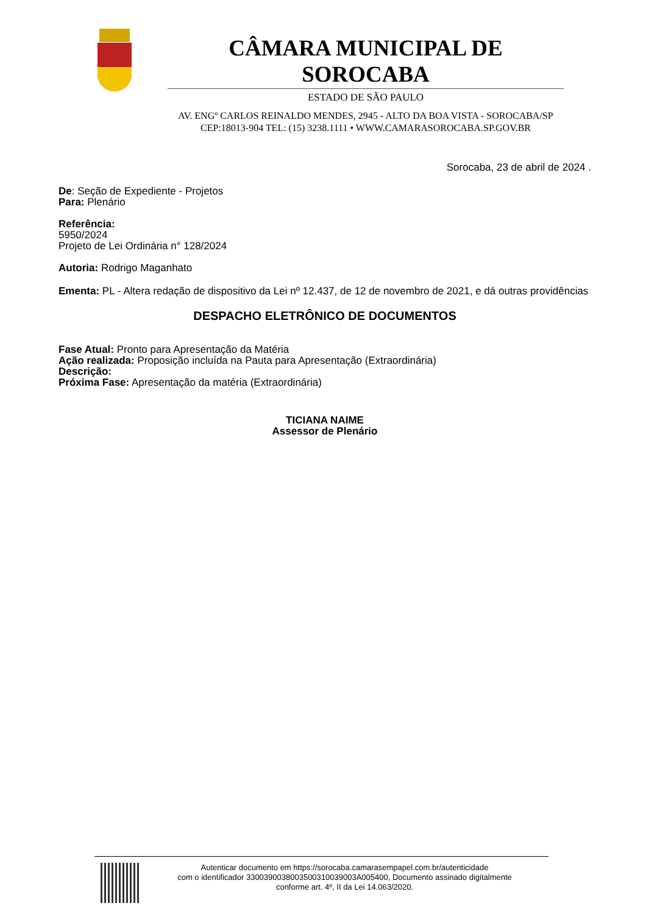CÂMARA MUNICIPAL DE SOROCABA
ESTADO DE SÃO PAULO
AV. ENGº CARLOS REINALDO MENDES, 2945 - ALTO DA BOA VISTA - SOROCABA/SP
CEP:18013-904 TEL: (15) 3238.1111 • WWW.CAMARASOROCABA.SP.GOV.BR
Sorocaba, 23 de abril de 2024 .
De: Seção de Expediente - Projetos
Para: Plenário
Referência:
5950/2024
Projeto de Lei Ordinária n° 128/2024
Autoria: Rodrigo Maganhato
Ementa: PL - Altera redação de dispositivo da Lei nº 12.437, de 12 de novembro de 2021, e dá outras providências
DESPACHO ELETRÔNICO DE DOCUMENTOS
Fase Atual: Pronto para Apresentação da Matéria
Ação realizada: Proposição incluída na Pauta para Apresentação (Extraordinária)
Descrição:
Próxima Fase: Apresentação da matéria (Extraordinária)
TICIANA NAIME
Assessor de Plenário
Autenticar documento em https://sorocaba.camarasempapel.com.br/autenticidade
com o identificador 3300390038003500310039003A005400, Documento assinado digitalmente
conforme art. 4º, II da Lei 14.063/2020.